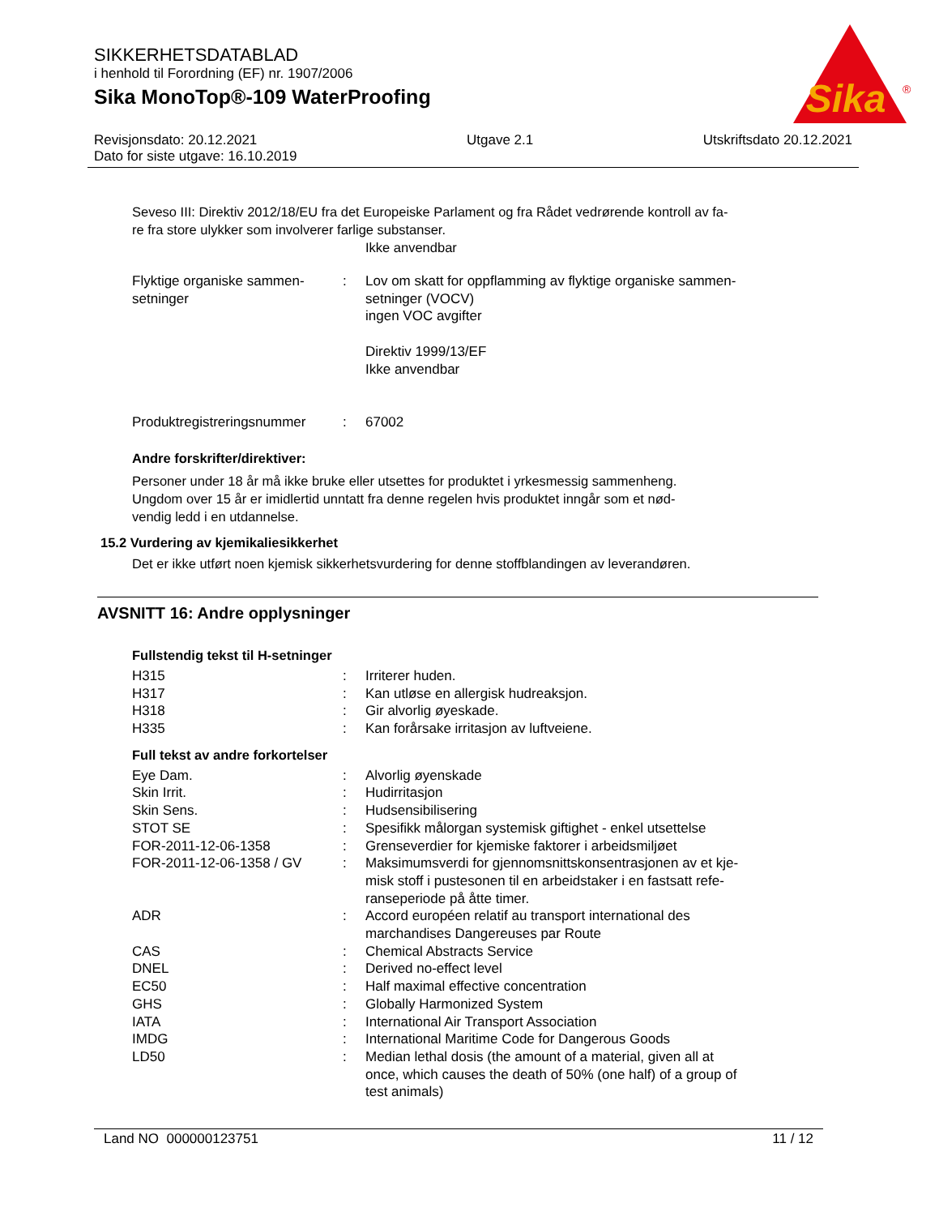SIKKERHETSDATABLAD
i henhold til Forordning (EF) nr. 1907/2006
Sika MonoTop®-109 WaterProofing
Sika
®
Revisjonsdato: 20.12.2021
Dato for siste utgave: 16.10.2019
Utgave 2.1 Utskriftsdato 20.12.2021
Seveso III: Direktiv 2012/18/EU fra det Europeiske Parlament og fra Rådet vedrørende kontroll av fa-
re fra store ulykker som involverer farlige substanser.
Ikke anvendbar
| Flyktige organiske sammen- setninger | : | Lov om skatt for oppflamming av flyktige organiske sammen- setninger (VOCV) ingen VOC avgifter Direktiv 1999/13/EF Ikke anvendbar |
| Produktregistreringsnummer | : | 67002 |
Andre forskrifter/direktiver:
Personer under 18 år må ikke bruke eller utsettes for produktet i yrkesmessig sammenheng.
Ungdom over 15 år er imidlertid unntatt fra denne regelen hvis produktet inngår som et nød-
vendig ledd i en utdannelse.
15.2 Vurdering av kjemikaliesikkerhet
Det er ikke utført noen kjemisk sikkerhetsvurdering for denne stoffblandingen av leverandøren.
AVSNITT 16: Andre opplysninger
Fullstendig tekst til H-setninger
| H315 | : | Irriterer huden. |
| H317 | : | Kan utløse en allergisk hudreaksjon. |
| H318 | : | Gir alvorlig øyeskade. |
| H335 | : | Kan forårsake irritasjon av luftveiene. |
Full tekst av andre forkortelser
| Eye Dam. | : | Alvorlig øyenskade |
| Skin Irrit. | : | Hudirritasjon |
| Skin Sens. | : | Hudsensibilisering |
| STOT SE | : | Spesifikk målorgan systemisk giftighet - enkel utsettelse |
| FOR-2011-12-06-1358 | : | Grenseverdier for kjemiske faktorer i arbeidsmiljøet |
| FOR-2011-12-06-1358 / GV | : | Maksimumsverdi for gjennomsnittskonsentrasjonen av et kje- misk stoff i pustesonen til en arbeidstaker i en fastsatt refe- ranseperiode på åtte timer. |
| ADR | : | Accord européen relatif au transport international des marchandises Dangereuses par Route |
| CAS | : | Chemical Abstracts Service |
| DNEL | : | Derived no-effect level |
| EC50 | : | Half maximal effective concentration |
| GHS | : | Globally Harmonized System |
| IATA | : | International Air Transport Association |
| IMDG | : | International Maritime Code for Dangerous Goods |
| LD50 | : | Median lethal dosis (the amount of a material, given all at once, which causes the death of 50% (one half) of a group of test animals) |
Land NO 000000123751 11 / 12